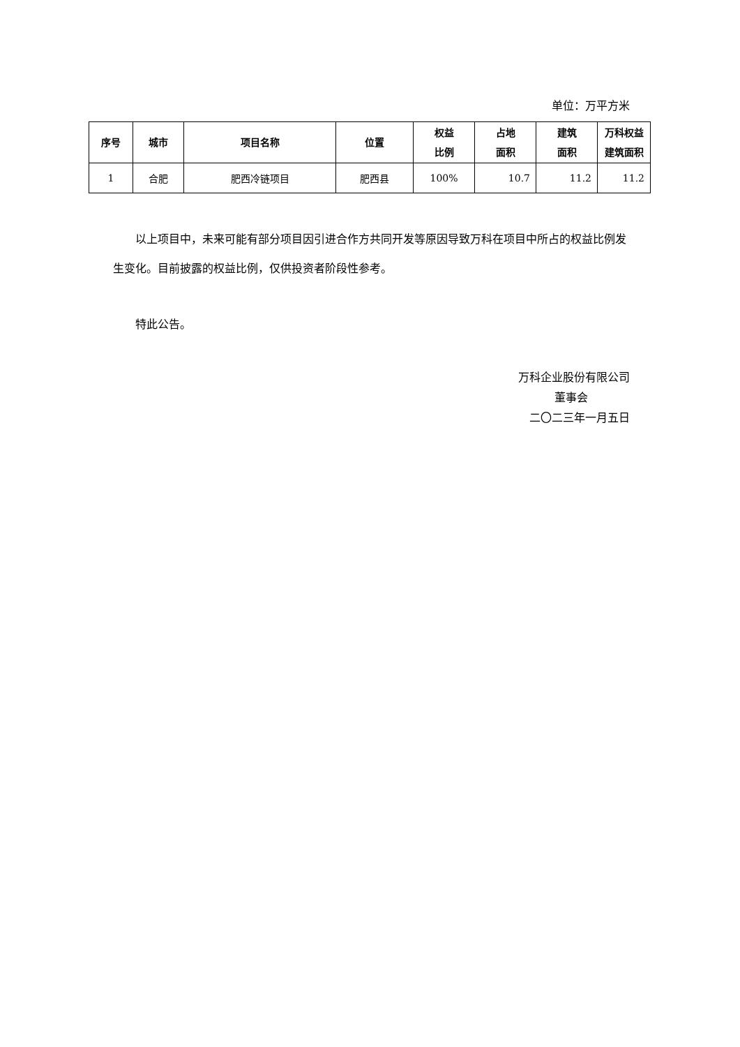单位：万平方米
| 序号 | 城市 | 项目名称 | 位置 | 权益 比例 | 占地 面积 | 建筑 面积 | 万科权益 建筑面积 |
| --- | --- | --- | --- | --- | --- | --- | --- |
| 1 | 合肥 | 肥西冷链项目 | 肥西县 | 100% | 10.7 | 11.2 | 11.2 |
以上项目中，未来可能有部分项目因引进合作方共同开发等原因导致万科在项目中所占的权益比例发生变化。目前披露的权益比例，仅供投资者阶段性参考。
特此公告。
万科企业股份有限公司
董事会
二〇二三年一月五日